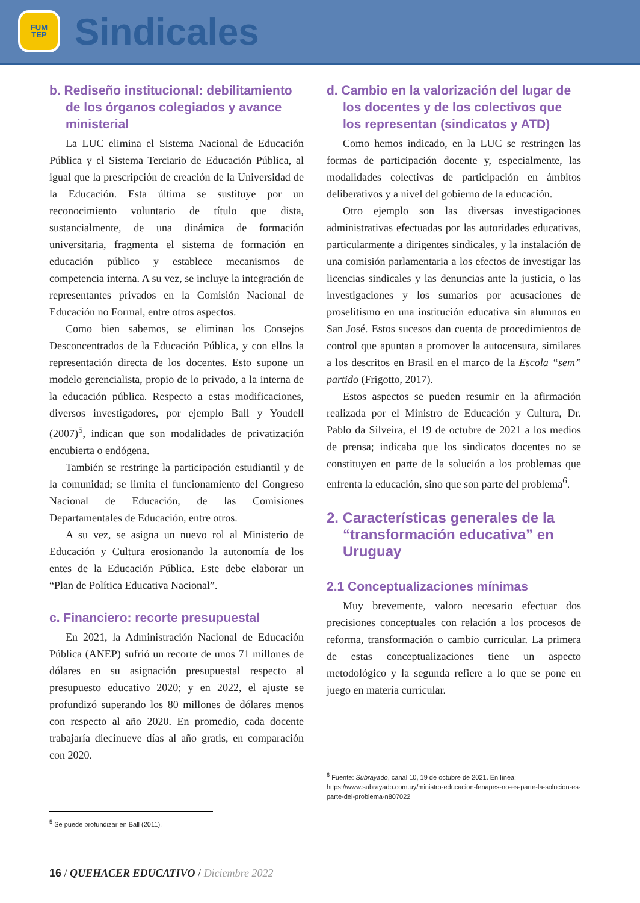FUM
TEP
Sindicales
b. Rediseño institucional: debilitamiento de los órganos colegiados y avance ministerial
La LUC elimina el Sistema Nacional de Educación Pública y el Sistema Terciario de Educación Pública, al igual que la prescripción de creación de la Universidad de la Educación. Esta última se sustituye por un reconocimiento voluntario de título que dista, sustancialmente, de una dinámica de formación universitaria, fragmenta el sistema de formación en educación público y establece mecanismos de competencia interna. A su vez, se incluye la integración de representantes privados en la Comisión Nacional de Educación no Formal, entre otros aspectos.
Como bien sabemos, se eliminan los Consejos Desconcentrados de la Educación Pública, y con ellos la representación directa de los docentes. Esto supone un modelo gerencialista, propio de lo privado, a la interna de la educación pública. Respecto a estas modificaciones, diversos investigadores, por ejemplo Ball y Youdell (2007)<sup>5</sup>, indican que son modalidades de privatización encubierta o endógena.
También se restringe la participación estudiantil y de la comunidad; se limita el funcionamiento del Congreso Nacional de Educación, de las Comisiones Departamentales de Educación, entre otros.
A su vez, se asigna un nuevo rol al Ministerio de Educación y Cultura erosionando la autonomía de los entes de la Educación Pública. Este debe elaborar un “Plan de Política Educativa Nacional”.
c. Financiero: recorte presupuestal
En 2021, la Administración Nacional de Educación Pública (ANEP) sufrió un recorte de unos 71 millones de dólares en su asignación presupuestal respecto al presupuesto educativo 2020; y en 2022, el ajuste se profundizó superando los 80 millones de dólares menos con respecto al año 2020. En promedio, cada docente trabajaría diecinueve días al año gratis, en comparación con 2020.
<sup>5</sup> Se puede profundizar en Ball (2011).
d. Cambio en la valorización del lugar de los docentes y de los colectivos que los representan (sindicatos y ATD)
Como hemos indicado, en la LUC se restringen las formas de participación docente y, especialmente, las modalidades colectivas de participación en ámbitos deliberativos y a nivel del gobierno de la educación.
Otro ejemplo son las diversas investigaciones administrativas efectuadas por las autoridades educativas, particularmente a dirigentes sindicales, y la instalación de una comisión parlamentaria a los efectos de investigar las licencias sindicales y las denuncias ante la justicia, o las investigaciones y los sumarios por acusaciones de proselitismo en una institución educativa sin alumnos en San José. Estos sucesos dan cuenta de procedimientos de control que apuntan a promover la autocensura, similares a los descritos en Brasil en el marco de la Escola “sem” partido (Frigotto, 2017).
Estos aspectos se pueden resumir en la afirmación realizada por el Ministro de Educación y Cultura, Dr. Pablo da Silveira, el 19 de octubre de 2021 a los medios de prensa; indicaba que los sindicatos docentes no se constituyen en parte de la solución a los problemas que enfrenta la educación, sino que son parte del problema<sup>6</sup>.
2. Características generales de la “transformación educativa” en Uruguay
2.1 Conceptualizaciones mínimas
Muy brevemente, valoro necesario efectuar dos precisiones conceptuales con relación a los procesos de reforma, transformación o cambio curricular. La primera de estas conceptualizaciones tiene un aspecto metodológico y la segunda refiere a lo que se pone en juego en materia curricular.
<sup>6</sup> Fuente: Subrayado, canal 10, 19 de octubre de 2021. En línea: https://www.subrayado.com.uy/ministro-educacion-fenapes-no-es-parte-la-solucion-es-parte-del-problema-n807022
16 / QUEHACER EDUCATIVO / Diciembre 2022